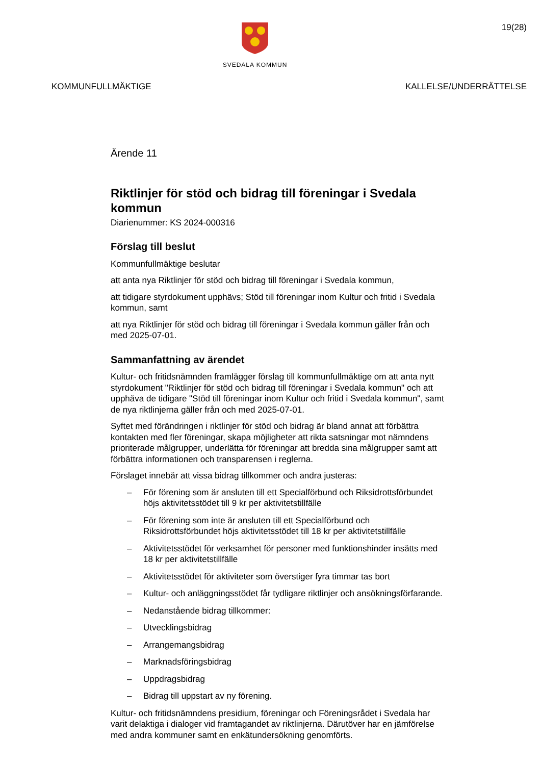SVEDALA KOMMUN
19(28)
KOMMUNFULLMÄKTIGE KALLELSE/UNDERRÄTTELSE
Ärende 11
Riktlinjer för stöd och bidrag till föreningar i Svedala kommun
Diarienummer: KS 2024-000316
Förslag till beslut
Kommunfullmäktige beslutar
att anta nya Riktlinjer för stöd och bidrag till föreningar i Svedala kommun,
att tidigare styrdokument upphävs; Stöd till föreningar inom Kultur och fritid i Svedala kommun, samt
att nya Riktlinjer för stöd och bidrag till föreningar i Svedala kommun gäller från och med 2025-07-01.
Sammanfattning av ärendet
Kultur- och fritidsnämnden framlägger förslag till kommunfullmäktige om att anta nytt styrdokument "Riktlinjer för stöd och bidrag till föreningar i Svedala kommun" och att upphäva de tidigare "Stöd till föreningar inom Kultur och fritid i Svedala kommun", samt de nya riktlinjerna gäller från och med 2025-07-01.
Syftet med förändringen i riktlinjer för stöd och bidrag är bland annat att förbättra kontakten med fler föreningar, skapa möjligheter att rikta satsningar mot nämndens prioriterade målgrupper, underlätta för föreningar att bredda sina målgrupper samt att förbättra informationen och transparensen i reglerna.
Förslaget innebär att vissa bidrag tillkommer och andra justeras:
– För förening som är ansluten till ett Specialförbund och Riksidrottsförbundet höjs aktivitetsstödet till 9 kr per aktivitetstillfälle
– För förening som inte är ansluten till ett Specialförbund och Riksidrottsförbundet höjs aktivitetsstödet till 18 kr per aktivitetstillfälle
– Aktivitetsstödet för verksamhet för personer med funktionshinder insätts med 18 kr per aktivitetstillfälle
– Aktivitetsstödet för aktiviteter som överstiger fyra timmar tas bort
– Kultur- och anläggningsstödet får tydligare riktlinjer och ansökningsförfarande.
– Nedanstående bidrag tillkommer:
– Utvecklingsbidrag
– Arrangemangsbidrag
– Marknadsföringsbidrag
– Uppdragsbidrag
– Bidrag till uppstart av ny förening.
Kultur- och fritidsnämndens presidium, föreningar och Föreningsrådet i Svedala har varit delaktiga i dialoger vid framtagandet av riktlinjerna. Därutöver har en jämförelse med andra kommuner samt en enkätundersökning genomförts.